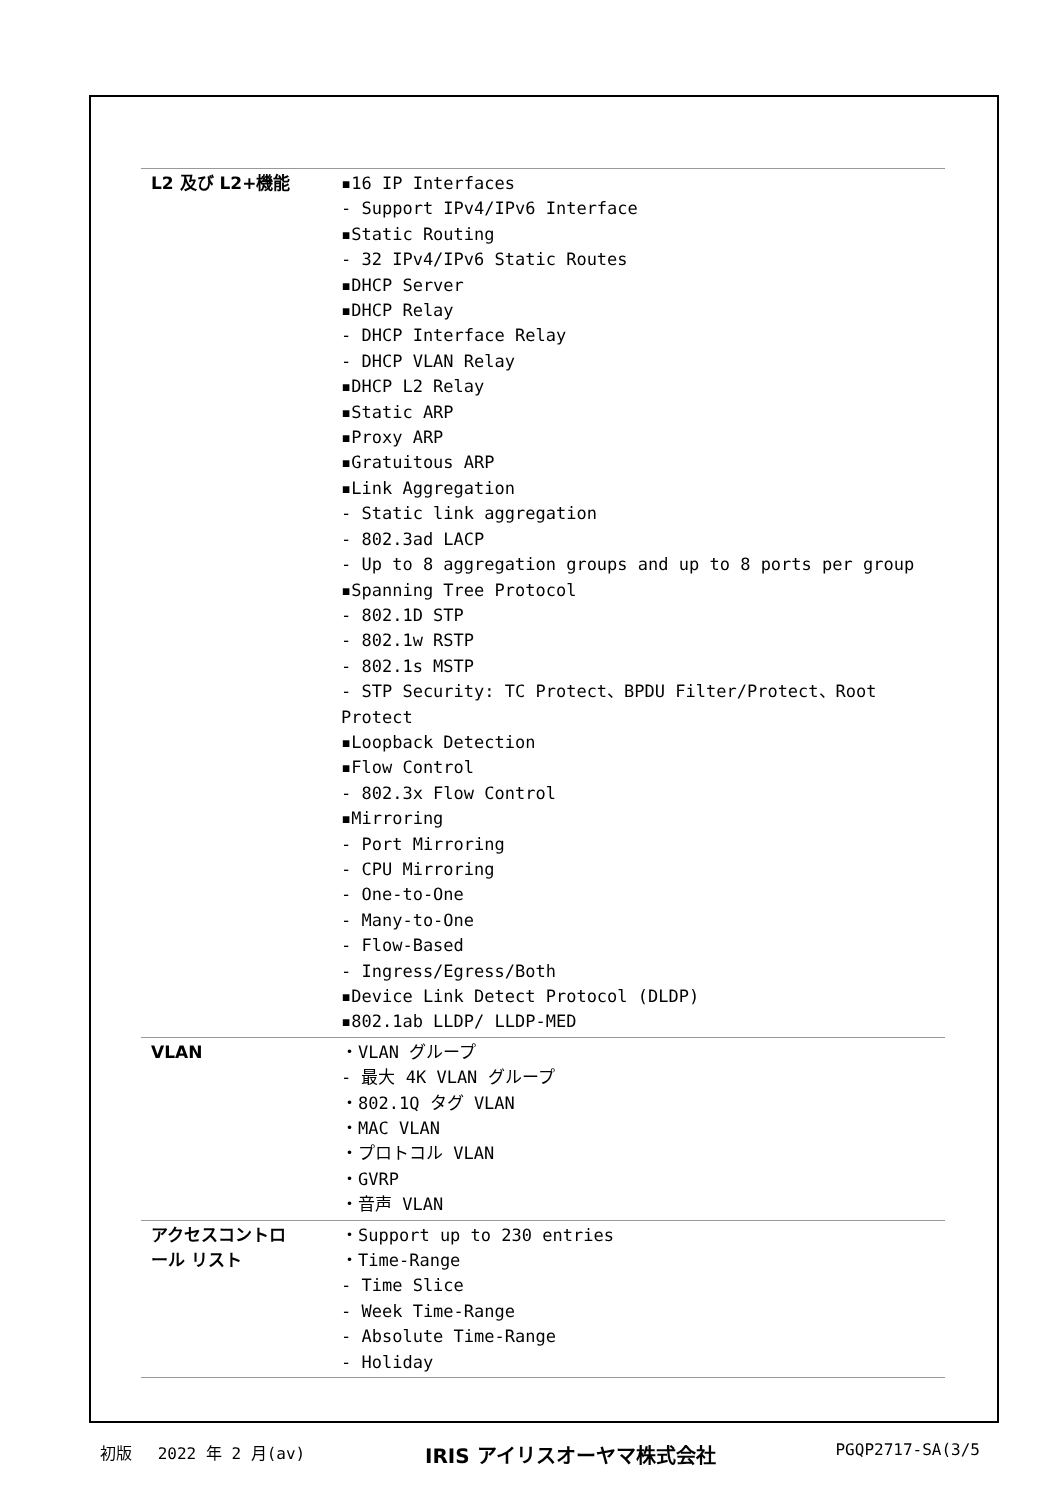| L2 及び L2+機能 | ▪16 IP Interfaces - Support IPv4/IPv6 Interface ▪Static Routing - 32 IPv4/IPv6 Static Routes ▪DHCP Server ▪DHCP Relay - DHCP Interface Relay - DHCP VLAN Relay ▪DHCP L2 Relay ▪Static ARP ▪Proxy ARP ▪Gratuitous ARP ▪Link Aggregation - Static link aggregation - 802.3ad LACP - Up to 8 aggregation groups and up to 8 ports per group ▪Spanning Tree Protocol - 802.1D STP - 802.1w RSTP - 802.1s MSTP - STP Security: TC Protect、BPDU Filter/Protect、Root Protect ▪Loopback Detection ▪Flow Control - 802.3x Flow Control ▪Mirroring - Port Mirroring - CPU Mirroring - One-to-One - Many-to-One - Flow-Based - Ingress/Egress/Both ▪Device Link Detect Protocol (DLDP) ▪802.1ab LLDP/ LLDP-MED |
| VLAN | ・VLAN グループ - 最大 4K VLAN グループ ・802.1Q タグ VLAN ・MAC VLAN ・プロトコル VLAN ・GVRP ・音声 VLAN |
| アクセスコントロ ール リスト | ・Support up to 230 entries ・Time-Range - Time Slice - Week Time-Range - Absolute Time-Range - Holiday |
初版　 2022 年 2 月(av) IRIS アイリスオーヤマ株式会社 PGQP2717-SA(3/5